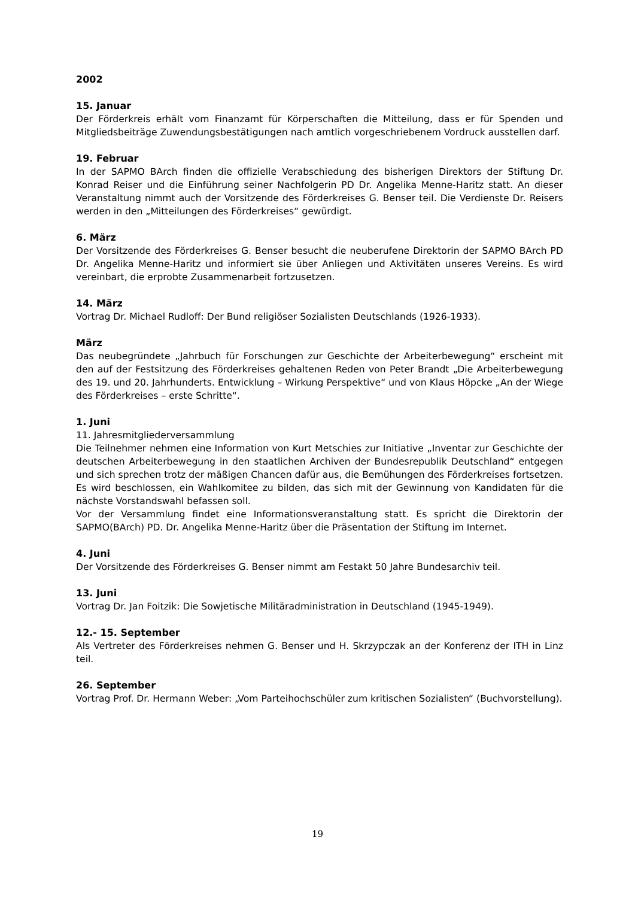2002
15. Januar
Der Förderkreis erhält vom Finanzamt für Körperschaften die Mitteilung, dass er für Spenden und Mitgliedsbeiträge Zuwendungsbestätigungen nach amtlich vorgeschriebenem Vordruck ausstellen darf.
19. Februar
In der SAPMO BArch finden die offizielle Verabschiedung des bisherigen Direktors der Stiftung Dr. Konrad Reiser und die Einführung seiner Nachfolgerin PD Dr. Angelika Menne-Haritz statt. An dieser Veranstaltung nimmt auch der Vorsitzende des Förderkreises G. Benser teil. Die Verdienste Dr. Reisers werden in den „Mitteilungen des Förderkreises“ gewürdigt.
6. März
Der Vorsitzende des Förderkreises G. Benser besucht die neuberufene Direktorin der SAPMO BArch PD Dr. Angelika Menne-Haritz und informiert sie über Anliegen und Aktivitäten unseres Vereins. Es wird vereinbart, die erprobte Zusammenarbeit fortzusetzen.
14. März
Vortrag Dr. Michael Rudloff: Der Bund religiöser Sozialisten Deutschlands (1926-1933).
März
Das neubegründete „Jahrbuch für Forschungen zur Geschichte der Arbeiterbewegung“ erscheint mit den auf der Festsitzung des Förderkreises gehaltenen Reden von Peter Brandt „Die Arbeiterbewegung des 19. und 20. Jahrhunderts. Entwicklung – Wirkung Perspektive“ und von Klaus Höpcke „An der Wiege des Förderkreises – erste Schritte“.
1. Juni
11. Jahresmitgliederversammlung
Die Teilnehmer nehmen eine Information von Kurt Metschies zur Initiative „Inventar zur Geschichte der deutschen Arbeiterbewegung in den staatlichen Archiven der Bundesrepublik Deutschland“ entgegen und sich sprechen trotz der mäßigen Chancen dafür aus, die Bemühungen des Förderkreises fortsetzen. Es wird beschlossen, ein Wahlkomitee zu bilden, das sich mit der Gewinnung von Kandidaten für die nächste Vorstandswahl befassen soll.
Vor der Versammlung findet eine Informationsveranstaltung statt. Es spricht die Direktorin der SAPMO(BArch) PD. Dr. Angelika Menne-Haritz über die Präsentation der Stiftung im Internet.
4. Juni
Der Vorsitzende des Förderkreises G. Benser nimmt am Festakt 50 Jahre Bundesarchiv teil.
13. Juni
Vortrag Dr. Jan Foitzik: Die Sowjetische Militäradministration in Deutschland (1945-1949).
12.- 15. September
Als Vertreter des Förderkreises nehmen G. Benser und H. Skrzypczak an der Konferenz der ITH in Linz teil.
26. September
Vortrag Prof. Dr. Hermann Weber: „Vom Parteihochschüler zum kritischen Sozialisten“ (Buchvorstellung).
19